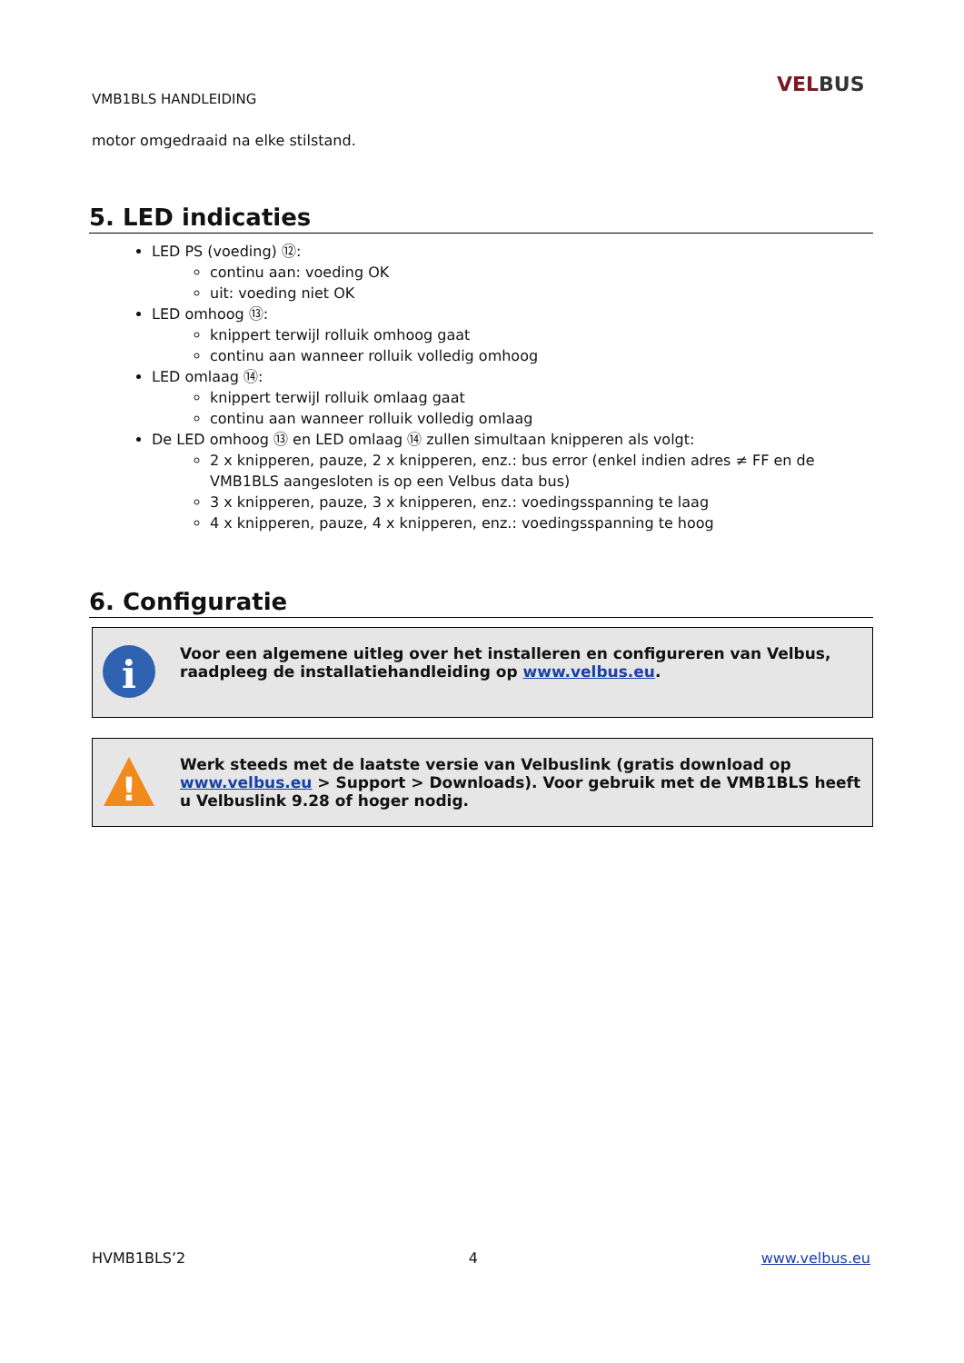VMB1BLS HANDLEIDING
VELBUS
motor omgedraaid na elke stilstand.
5. LED indicaties
LED PS (voeding) ⑫:
continu aan: voeding OK
uit: voeding niet OK
LED omhoog ⑬:
knippert terwijl rolluik omhoog gaat
continu aan wanneer rolluik volledig omhoog
LED omlaag ⑭:
knippert terwijl rolluik omlaag gaat
continu aan wanneer rolluik volledig omlaag
De LED omhoog ⑬ en LED omlaag ⑭ zullen simultaan knipperen als volgt:
2 x knipperen, pauze, 2 x knipperen, enz.: bus error (enkel indien adres ≠ FF en de VMB1BLS aangesloten is op een Velbus data bus)
3 x knipperen, pauze, 3 x knipperen, enz.: voedingsspanning te laag
4 x knipperen, pauze, 4 x knipperen, enz.: voedingsspanning te hoog
6. Configuratie
i
Voor een algemene uitleg over het installeren en configureren van Velbus, raadpleeg de installatiehandleiding op www.velbus.eu.
!
Werk steeds met de laatste versie van Velbuslink (gratis download op www.velbus.eu > Support > Downloads). Voor gebruik met de VMB1BLS heeft u Velbuslink 9.28 of hoger nodig.
HVMB1BLS’2 4 www.velbus.eu